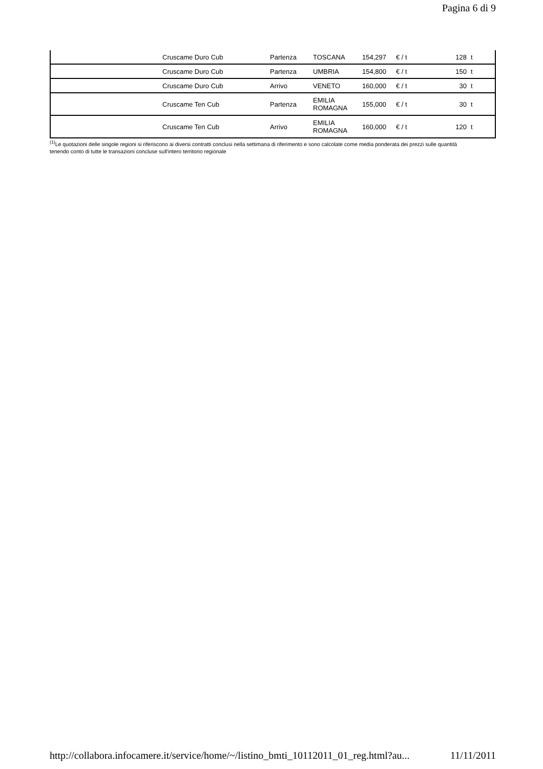Pagina 6 di 9
| | Cruscame Duro Cub | Partenza | TOSCANA | 154,297 | € / t | 128 | t |
| | Cruscame Duro Cub | Partenza | UMBRIA | 154,800 | € / t | 150 | t |
| | Cruscame Duro Cub | Arrivo | VENETO | 160,000 | € / t | 30 | t |
| | Cruscame Ten Cub | Partenza | EMILIA ROMAGNA | 155,000 | € / t | 30 | t |
| | Cruscame Ten Cub | Arrivo | EMILIA ROMAGNA | 160,000 | € / t | 120 | t |
<sup>(1)</sup> Le quotazioni delle singole regioni si riferiscono ai diversi contratti conclusi nella settimana di riferimento e sono calcolate come media ponderata dei prezzi sulle quantità tenendo conto di tutte le transazioni concluse sull'intero territorio regionale
http://collabora.infocamere.it/service/home/~/listino_bmti_10112011_01_reg.html?au... 11/11/2011